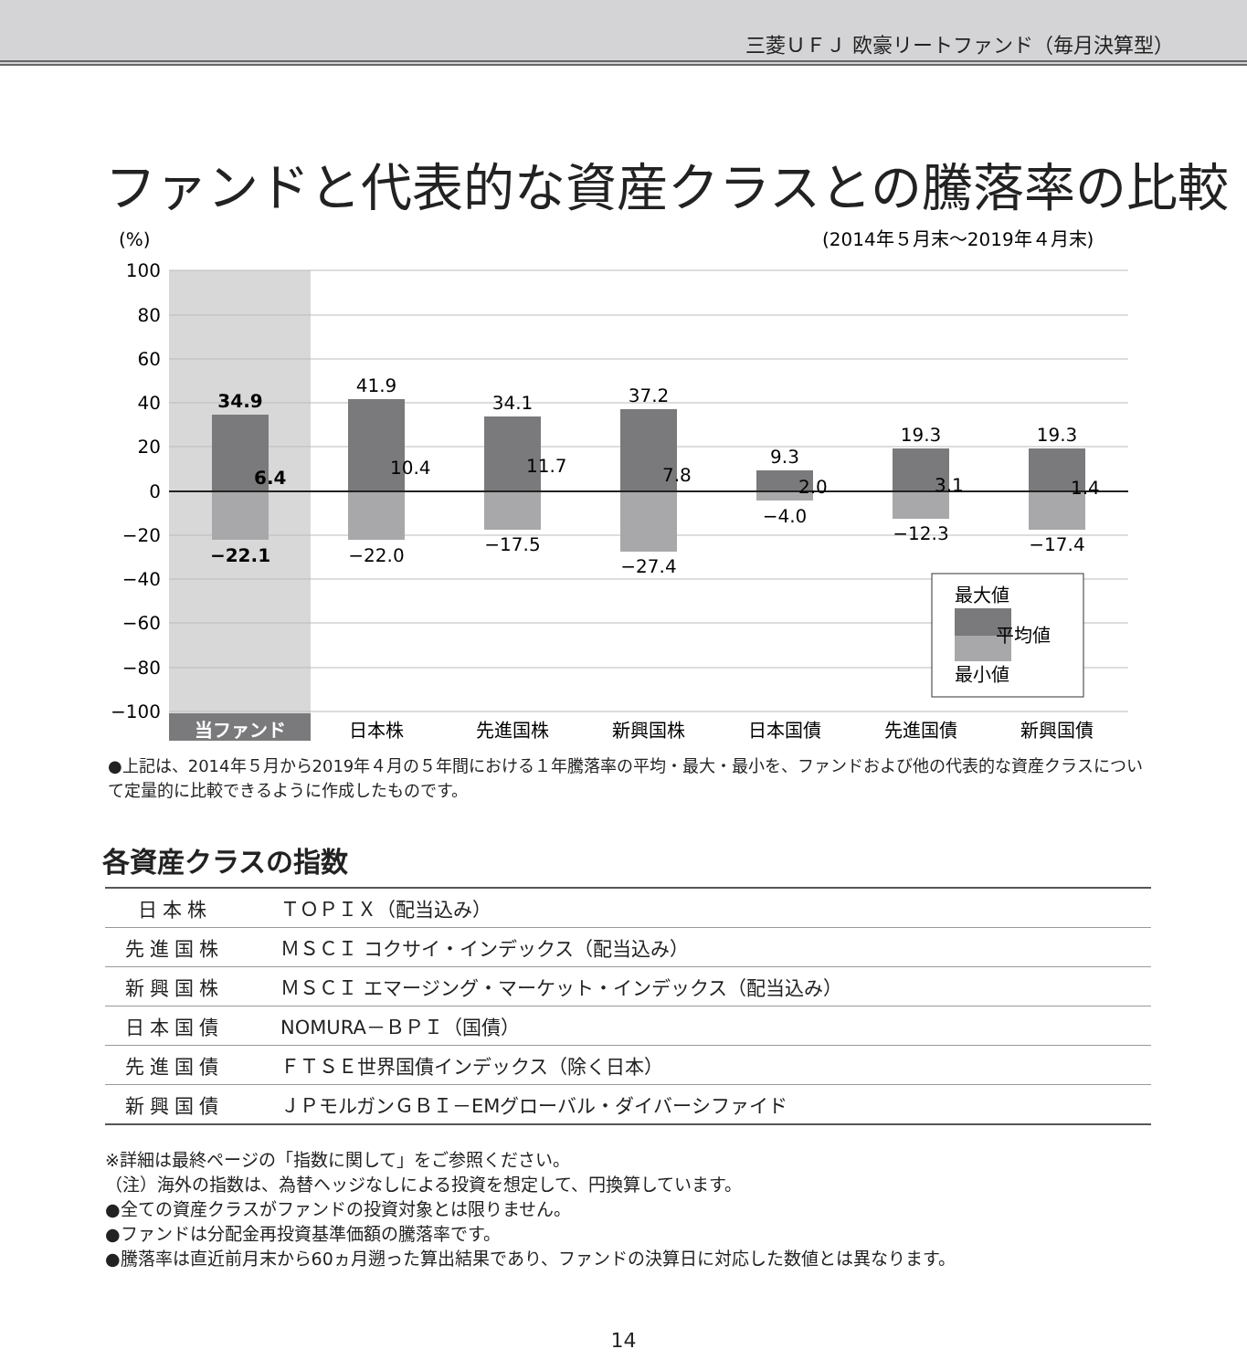三菱ＵＦＪ 欧豪リートファンド（毎月決算型）
ファンドと代表的な資産クラスとの騰落率の比較
(%)
(2014年５月末〜2019年４月末)
100
80
60
40
20
0
−20
−40
−60
−80
−100
34.9
41.9
34.1
37.2
9.3
19.3
19.3
−22.1
−22.0
−17.5
−27.4
−4.0
−12.3
−17.4
6.4
10.4
11.7
7.8
2.0
3.1
1.4
最大値
平均値
最小値
当ファンド
日本株
先進国株
新興国株
日本国債
先進国債
新興国債
●上記は、2014年５月から2019年４月の５年間における１年騰落率の平均・最大・最小を、ファンドおよび他の代表的な資産クラスについて定量的に比較できるように作成したものです。
各資産クラスの指数
| 日本株 | ＴＯＰＩＸ（配当込み） |
| 先進国株 | ＭＳＣＩ コクサイ・インデックス（配当込み） |
| 新興国株 | ＭＳＣＩ エマージング・マーケット・インデックス（配当込み） |
| 日本国債 | NOMURA－ＢＰＩ（国債） |
| 先進国債 | ＦＴＳＥ世界国債インデックス（除く日本） |
| 新興国債 | ＪＰモルガンＧＢＩ－EMグローバル・ダイバーシファイド |
※詳細は最終ページの「指数に関して」をご参照ください。
（注）海外の指数は、為替ヘッジなしによる投資を想定して、円換算しています。
●全ての資産クラスがファンドの投資対象とは限りません。
●ファンドは分配金再投資基準価額の騰落率です。
●騰落率は直近前月末から60ヵ月遡った算出結果であり、ファンドの決算日に対応した数値とは異なります。
14